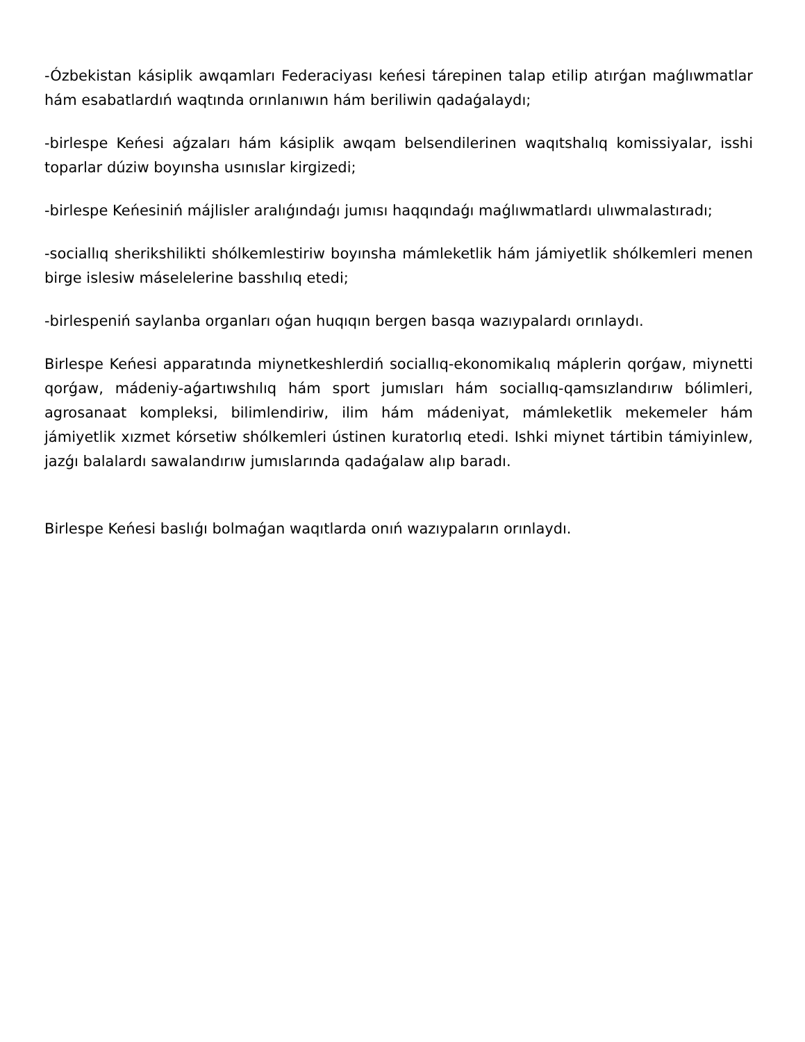-Ózbekistan kásiplik awqamları Federaciyası keńesi tárepinen talap etilip atırǵan maǵlıwmatlar hám esabatlardıń waqtında orınlanıwın hám beriliwin qadaǵalaydı;
-birlespe Keńesi aǵzaları hám kásiplik awqam belsendilerinen waqıtshalıq komissiyalar, isshi toparlar dúziw boyınsha usınıslar kirgizedi;
-birlespe Keńesiniń májlisler aralıǵındaǵı jumısı haqqındaǵı maǵlıwmatlardı ulıwmalastıradı;
-sociallıq sherikshilikti shólkemlestiriw boyınsha mámleketlik hám jámiyetlik shólkemleri menen birge islesiw máselelerine basshılıq etedi;
-birlespeniń saylanba organları oǵan huqıqın bergen basqa wazıypalardı orınlaydı.
Birlespe Keńesi apparatında miynetkeshlerdiń sociallıq-ekonomikalıq máplerin qorǵaw, miynetti qorǵaw, mádeniy-aǵartıwshılıq hám sport jumısları hám sociallıq-qamsızlandırıw bólimleri, agrosanaat kompleksi, bilimlendiriw, ilim hám mádeniyat, mámleketlik mekemeler hám jámiyetlik xızmet kórsetiw shólkemleri ústinen kuratorlıq etedi. Ishki miynet tártibin támiyinlew, jazǵı balalardı sawalandırıw jumıslarında qadaǵalaw alıp baradı.
Birlespe Keńesi baslıǵı bolmaǵan waqıtlarda onıń wazıypaların orınlaydı.